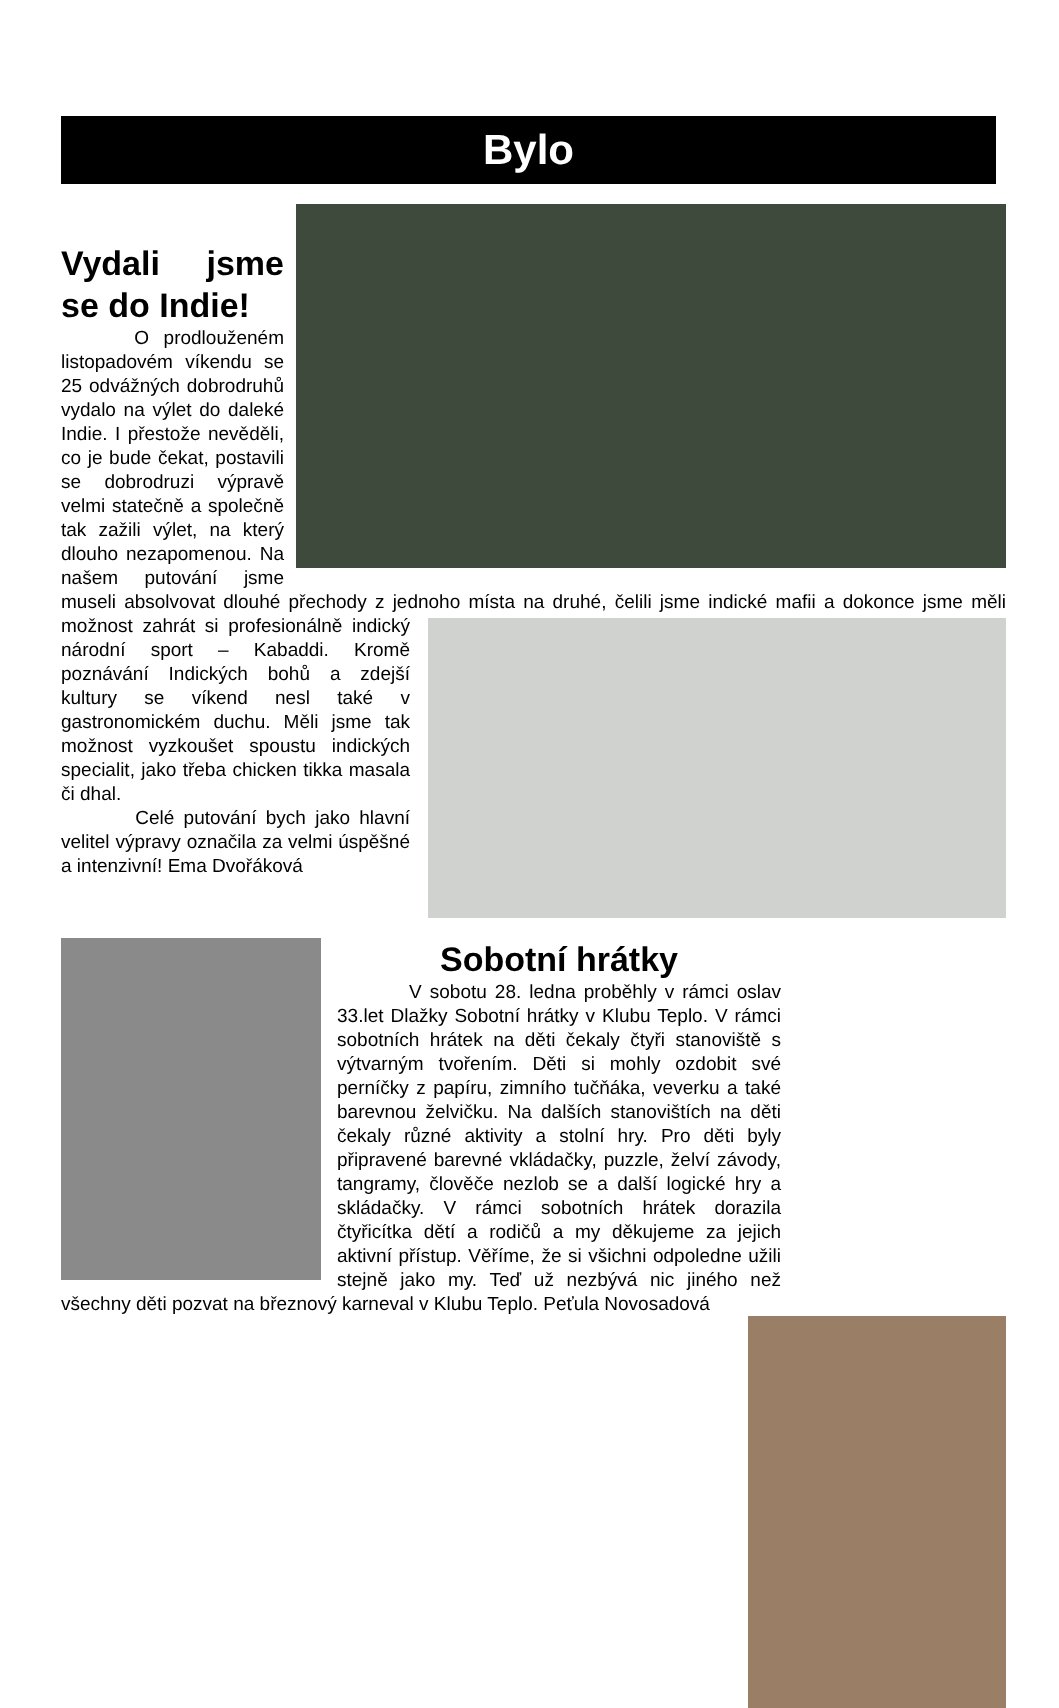Bylo
Vydali jsme se do Indie!
O prodlouženém listopadovém víkendu se 25 odvážných dobrodruhů vydalo na výlet do daleké Indie. I přestože nevěděli, co je bude čekat, postavili se dobrodruzi výpravě velmi statečně a společně tak zažili výlet, na který dlouho nezapomenou. Na našem putování jsme museli absolvovat dlouhé přechody z jednoho místa na druhé, čelili jsme indické mafii a dokonce jsme měli možnost zahrát si profesionálně indický národní sport – Kabaddi. Kromě poznávání Indických bohů a zdejší kultury se víkend nesl také v gastronomickém duchu. Měli jsme tak možnost vyzkoušet spoustu indických specialit, jako třeba chicken tikka masala či dhal.
Celé putování bych jako hlavní velitel výpravy označila za velmi úspěšné a intenzivní! Ema Dvořáková
Sobotní hrátky
V sobotu 28. ledna proběhly v rámci oslav 33.let Dlažky Sobotní hrátky v Klubu Teplo. V rámci sobotních hrátek na děti čekaly čtyři stanoviště s výtvarným tvořením. Děti si mohly ozdobit své perníčky z papíru, zimního tučňáka, veverku a také barevnou želvičku. Na dalších stanovištích na děti čekaly různé aktivity a stolní hry. Pro děti byly připravené barevné vkládačky, puzzle, želví závody, tangramy, člověče nezlob se a další logické hry a skládačky. V rámci sobotních hrátek dorazila čtyřicítka dětí a rodičů a my děkujeme za jejich aktivní přístup. Věříme, že si všichni odpoledne užili stejně jako my. Teď už nezbývá nic jiného než všechny děti pozvat na březnový karneval v Klubu Teplo. Peťula Novosadová